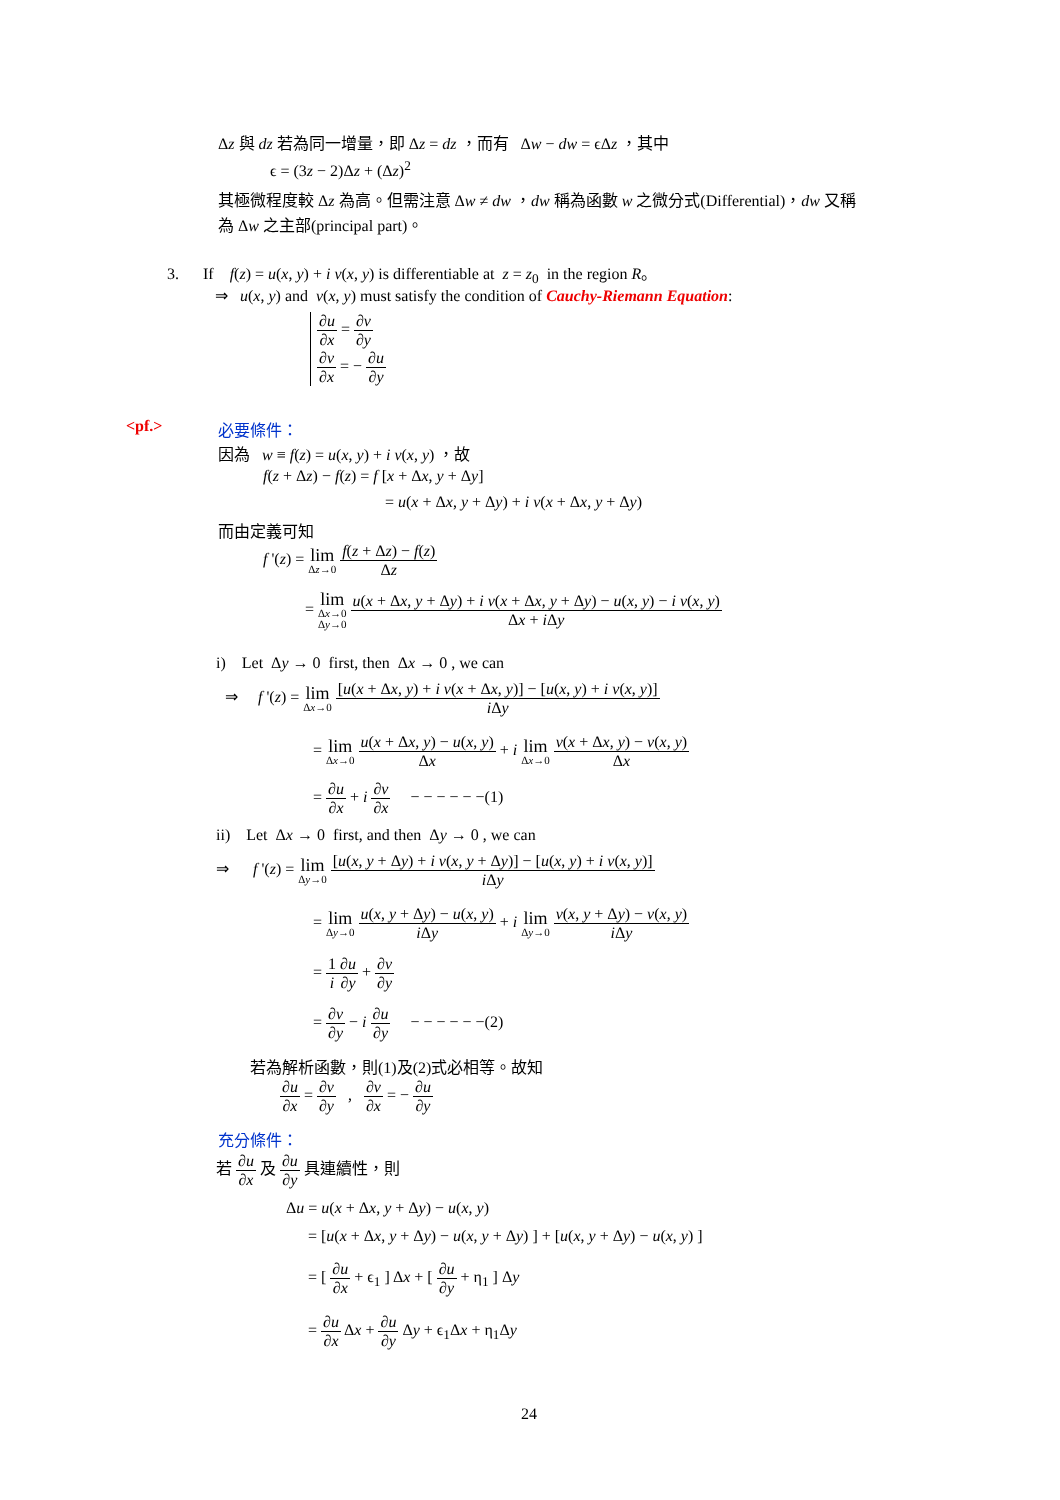Δz 與 dz 若為同一增量，即 Δz = dz ，而有 Δw − dw = ϵΔz ，其中
ϵ = (3z − 2)Δz + (Δz)<sup>2</sup>
其極微程度較 Δz 為高。但需注意 Δw ≠ dw ，dw 稱為函數 w 之微分式(Differential)，dw 又稱
為 Δw 之主部(principal part)。
3. If f(z) = u(x, y) + i v(x, y) is differentiable at z = z<sub>0</sub> in the region R。
⇒ u(x, y) and v(x, y) must satisfy the condition of Cauchy-Riemann Equation:
∂u ∂x = ∂v ∂y
∂v ∂x = − ∂u ∂y
<pf.> 必要條件：
因為 w ≡ f(z) = u(x, y) + i v(x, y) ，故
f(z + Δz) − f(z) = f [x + Δx, y + Δy]
= u(x + Δx, y + Δy) + i v(x + Δx, y + Δy)
而由定義可知
f '(z) = lim Δz→0 f(z + Δz) − f(z) Δz
= lim Δx→0
Δy→0 u(x + Δx, y + Δy) + i v(x + Δx, y + Δy) − u(x, y) − i v(x, y) Δx + i Δy
i) Let Δy → 0 first, then Δx → 0 , we can
⇒ f '(z) = lim Δx→0 [u(x + Δx, y) + i v(x + Δx, y)] − [u(x, y) + i v(x, y)] i Δy
= lim Δx→0 u(x + Δx, y) − u(x, y) Δx + i lim Δx→0 v(x + Δx, y) − v(x, y) Δx
= ∂u ∂x + i ∂v ∂x − − − − − −(1)
ii) Let Δx → 0 first, and then Δy → 0 , we can
⇒ f '(z) = lim Δy→0 [u(x, y + Δy) + i v(x, y + Δy)] − [u(x, y) + i v(x, y)] i Δy
= lim Δy→0 u(x, y + Δy) − u(x, y) i Δy + i lim Δy→0 v(x, y + Δy) − v(x, y) i Δy
= 1 i∂u ∂y + ∂v ∂y
= ∂v ∂y − i ∂u ∂y − − − − − −(2)
若為解析函數，則(1)及(2)式必相等。故知
∂u ∂x = ∂v ∂y , ∂v ∂x = − ∂u ∂y
充分條件：
若 ∂u ∂x 及 ∂u ∂y 具連續性，則
Δu = u(x + Δx, y + Δy) − u(x, y)
= [u(x + Δx, y + Δy) − u(x, y + Δy) ] + [u(x, y + Δy) − u(x, y) ]
= [ ∂u ∂x + ϵ<sub>1</sub> ] Δx + [ ∂u ∂y + η<sub>1</sub> ] Δy
= ∂u ∂x Δx + ∂u ∂y Δy + ϵ<sub>1</sub>Δx + η<sub>1</sub>Δy
24